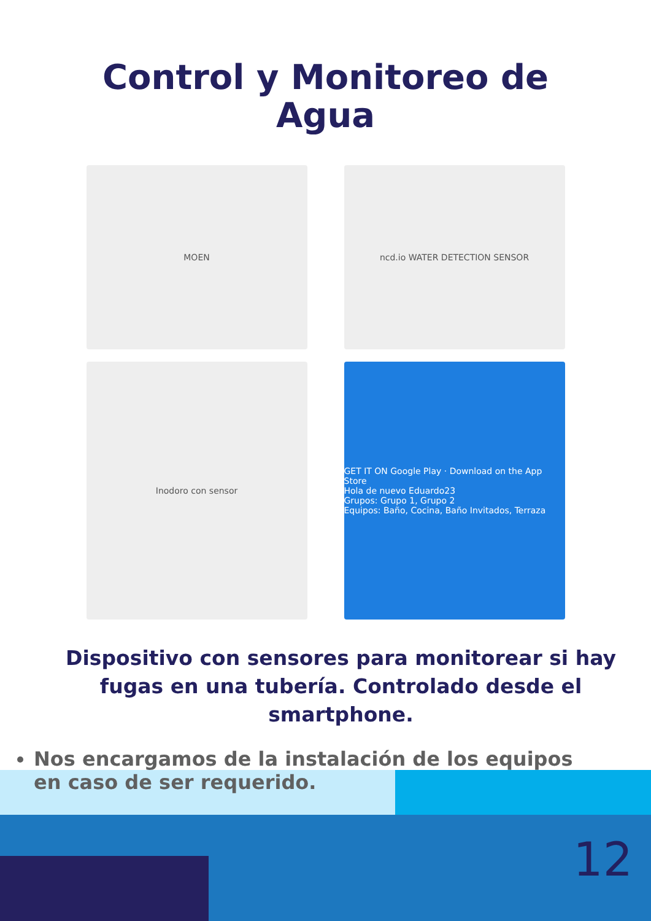Control y Monitoreo de
Agua
MOEN
ncd.io WATER DETECTION SENSOR
Inodoro con sensor
GET IT ON Google Play · Download on the App Store
Hola de nuevo Eduardo23
Grupos: Grupo 1, Grupo 2
Equipos: Baño, Cocina, Baño Invitados, Terraza
Dispositivo con sensores para monitorear si hay fugas en una tubería. Controlado desde el smartphone.
Nos encargamos de la instalación de los equipos en caso de ser requerido.
12